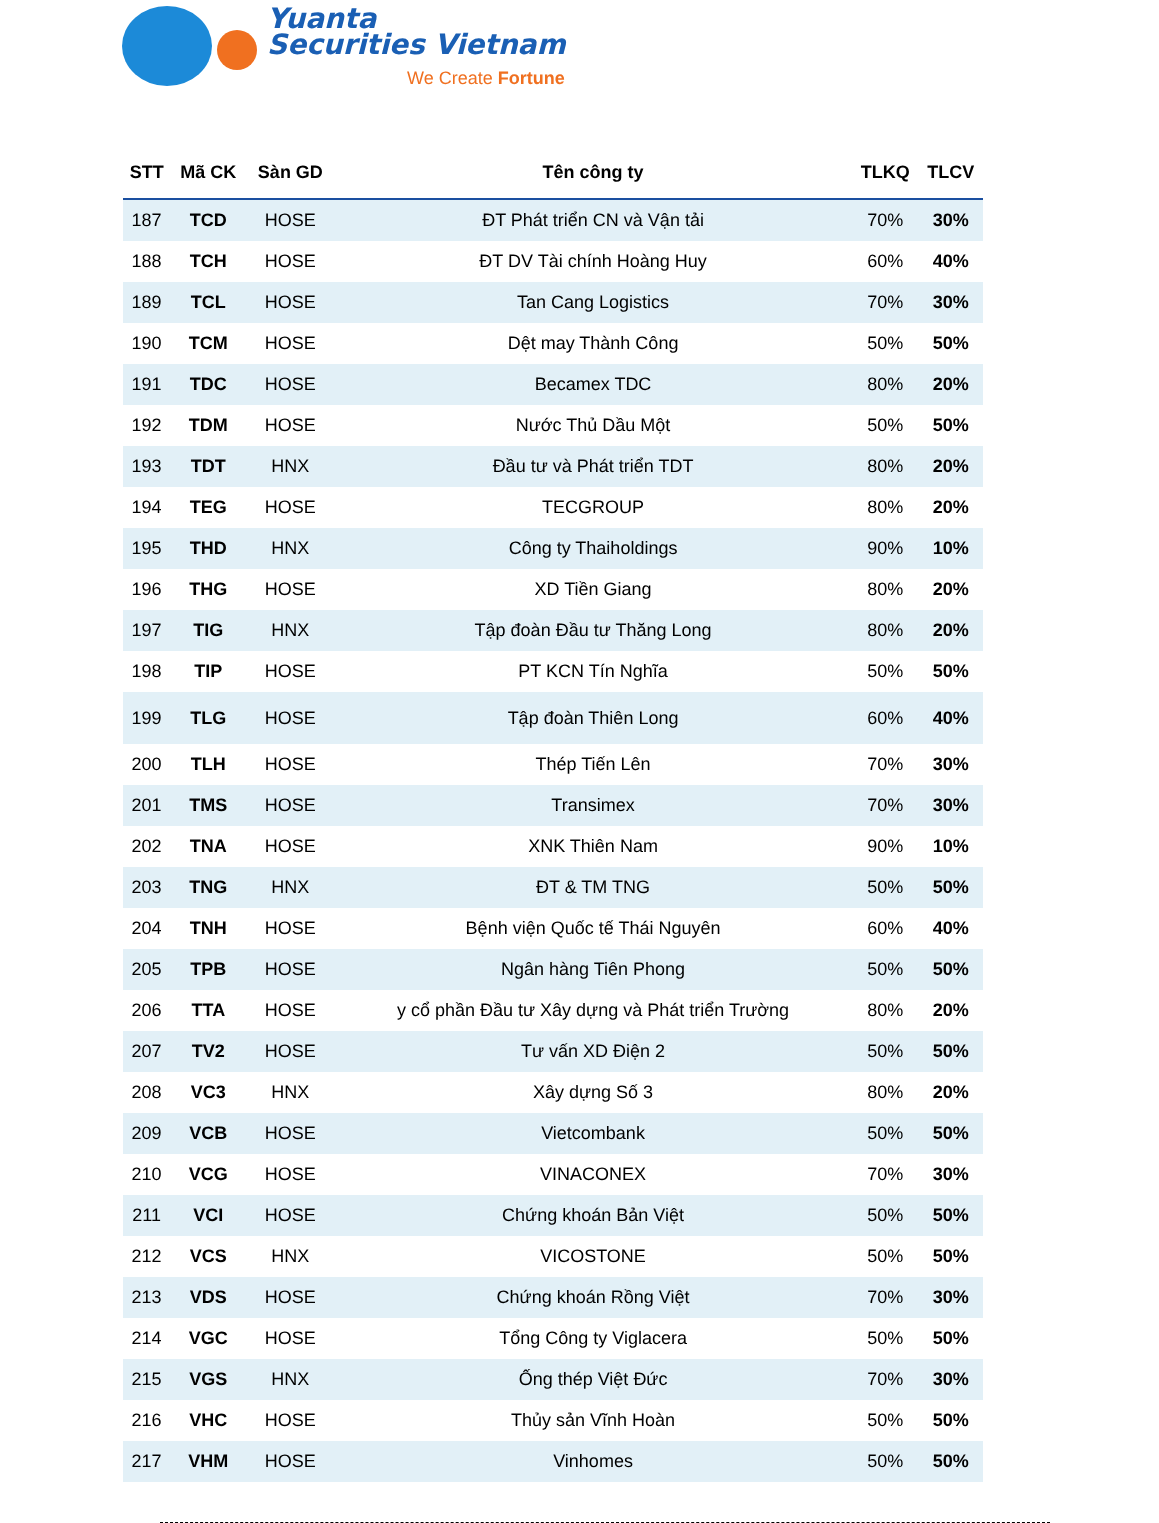Yuanta
Securities Vietnam
We Create Fortune
| STT | Mã CK | Sàn GD | Tên công ty | TLKQ | TLCV |
| --- | --- | --- | --- | --- | --- |
| 187 | TCD | HOSE | ĐT Phát triển CN và Vận tải | 70% | 30% |
| 188 | TCH | HOSE | ĐT DV Tài chính Hoàng Huy | 60% | 40% |
| 189 | TCL | HOSE | Tan Cang Logistics | 70% | 30% |
| 190 | TCM | HOSE | Dệt may Thành Công | 50% | 50% |
| 191 | TDC | HOSE | Becamex TDC | 80% | 20% |
| 192 | TDM | HOSE | Nước Thủ Dầu Một | 50% | 50% |
| 193 | TDT | HNX | Đầu tư và Phát triển TDT | 80% | 20% |
| 194 | TEG | HOSE | TECGROUP | 80% | 20% |
| 195 | THD | HNX | Công ty Thaiholdings | 90% | 10% |
| 196 | THG | HOSE | XD Tiền Giang | 80% | 20% |
| 197 | TIG | HNX | Tập đoàn Đầu tư Thăng Long | 80% | 20% |
| 198 | TIP | HOSE | PT KCN Tín Nghĩa | 50% | 50% |
| 199 | TLG | HOSE | Tập đoàn Thiên Long | 60% | 40% |
| 200 | TLH | HOSE | Thép Tiến Lên | 70% | 30% |
| 201 | TMS | HOSE | Transimex | 70% | 30% |
| 202 | TNA | HOSE | XNK Thiên Nam | 90% | 10% |
| 203 | TNG | HNX | ĐT & TM TNG | 50% | 50% |
| 204 | TNH | HOSE | Bệnh viện Quốc tế Thái Nguyên | 60% | 40% |
| 205 | TPB | HOSE | Ngân hàng Tiên Phong | 50% | 50% |
| 206 | TTA | HOSE | y cổ phần Đầu tư Xây dựng và Phát triển Trường | 80% | 20% |
| 207 | TV2 | HOSE | Tư vấn XD Điện 2 | 50% | 50% |
| 208 | VC3 | HNX | Xây dựng Số 3 | 80% | 20% |
| 209 | VCB | HOSE | Vietcombank | 50% | 50% |
| 210 | VCG | HOSE | VINACONEX | 70% | 30% |
| 211 | VCI | HOSE | Chứng khoán Bản Việt | 50% | 50% |
| 212 | VCS | HNX | VICOSTONE | 50% | 50% |
| 213 | VDS | HOSE | Chứng khoán Rồng Việt | 70% | 30% |
| 214 | VGC | HOSE | Tổng Công ty Viglacera | 50% | 50% |
| 215 | VGS | HNX | Ống thép Việt Đức | 70% | 30% |
| 216 | VHC | HOSE | Thủy sản Vĩnh Hoàn | 50% | 50% |
| 217 | VHM | HOSE | Vinhomes | 50% | 50% |